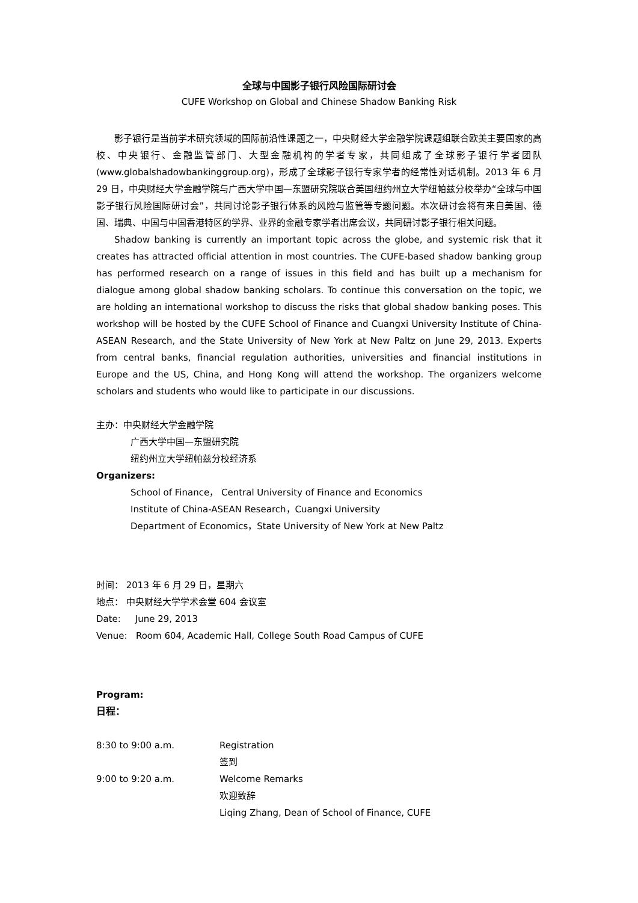全球与中国影子银行风险国际研讨会
CUFE Workshop on Global and Chinese Shadow Banking Risk
影子银行是当前学术研究领域的国际前沿性课题之一，中央财经大学金融学院课题组联合欧美主要国家的高校、中央银行、金融监管部门、大型金融机构的学者专家，共同组成了全球影子银行学者团队(www.globalshadowbankinggroup.org)，形成了全球影子银行专家学者的经常性对话机制。2013 年 6 月 29 日，中央财经大学金融学院与广西大学中国—东盟研究院联合美国纽约州立大学纽帕兹分校举办“全球与中国影子银行风险国际研讨会”，共同讨论影子银行体系的风险与监管等专题问题。本次研讨会将有来自美国、德国、瑞典、中国与中国香港特区的学界、业界的金融专家学者出席会议，共同研讨影子银行相关问题。
Shadow banking is currently an important topic across the globe, and systemic risk that it creates has attracted official attention in most countries. The CUFE-based shadow banking group has performed research on a range of issues in this field and has built up a mechanism for dialogue among global shadow banking scholars. To continue this conversation on the topic, we are holding an international workshop to discuss the risks that global shadow banking poses. This workshop will be hosted by the CUFE School of Finance and Cuangxi University Institute of China-ASEAN Research, and the State University of New York at New Paltz on June 29, 2013. Experts from central banks, financial regulation authorities, universities and financial institutions in Europe and the US, China, and Hong Kong will attend the workshop. The organizers welcome scholars and students who would like to participate in our discussions.
主办：中央财经大学金融学院
广西大学中国—东盟研究院
纽约州立大学纽帕兹分校经济系
Organizers:
School of Finance， Central University of Finance and Economics
Institute of China-ASEAN Research，Cuangxi University
Department of Economics，State University of New York at New Paltz
时间： 2013 年 6 月 29 日，星期六
地点： 中央财经大学学术会堂 604 会议室
Date: June 29, 2013
Venue: Room 604, Academic Hall, College South Road Campus of CUFE
Program:
日程：
8:30 to 9:00 a.m. Registration
签到
9:00 to 9:20 a.m. Welcome Remarks
欢迎致辞
Liqing Zhang, Dean of School of Finance, CUFE